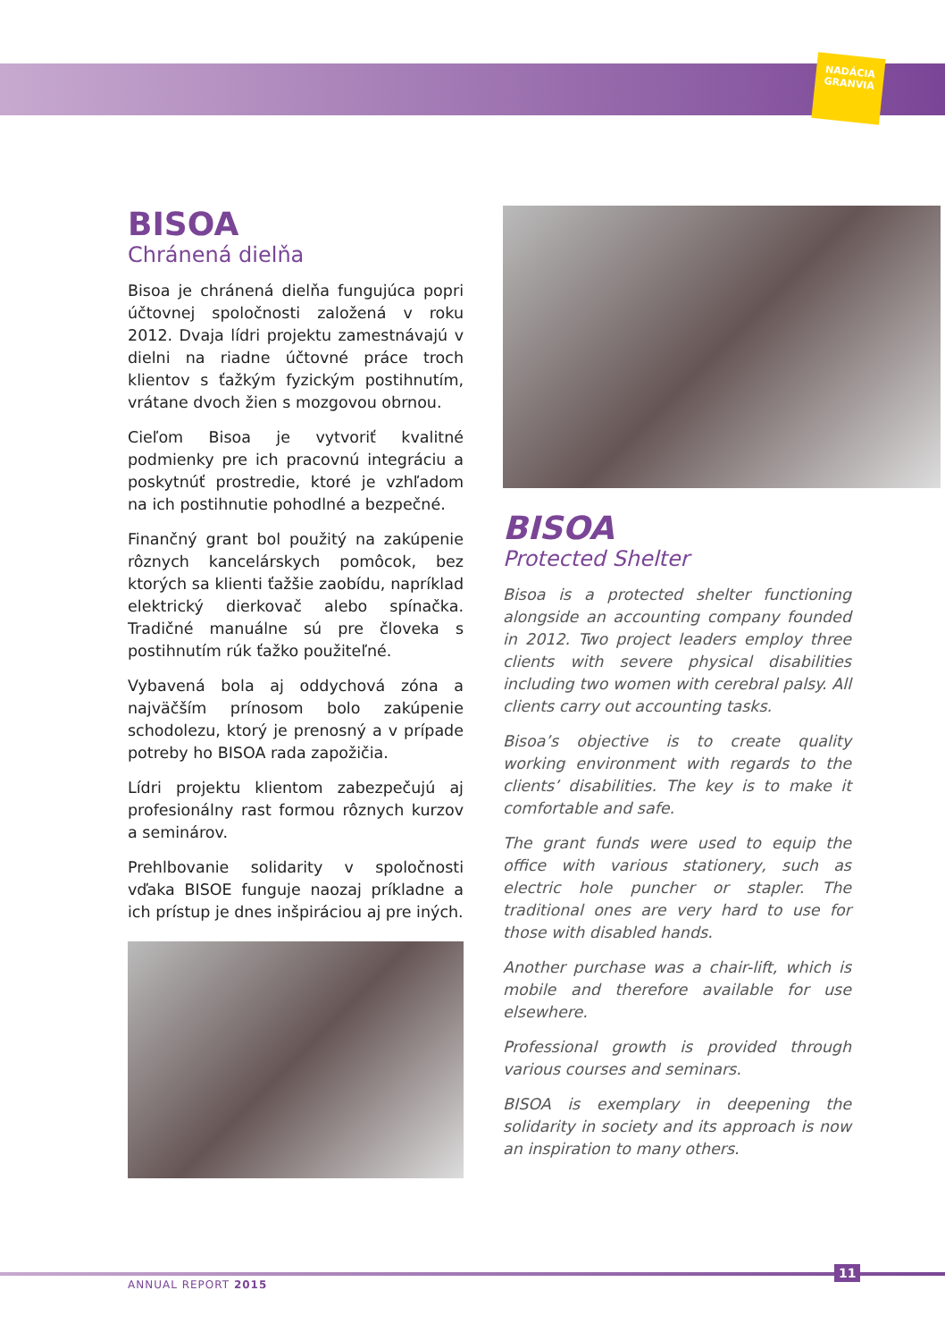NADÁCIA
GRANVIA
BISOA
Chránená dielňa
Bisoa je chránená dielňa fungujúca popri účtovnej spoločnosti založená v roku 2012. Dvaja lídri projektu zamestnávajú v dielni na riadne účtovné práce troch klientov s ťažkým fyzickým postihnutím, vrátane dvoch žien s mozgovou obrnou.
Cieľom Bisoa je vytvoriť kvalitné podmienky pre ich pracovnú integráciu a poskytnúť prostredie, ktoré je vzhľadom na ich postihnutie pohodlné a bezpečné.
Finančný grant bol použitý na zakúpenie rôznych kancelárskych pomôcok, bez ktorých sa klienti ťažšie zaobídu, napríklad elektrický dierkovač alebo spínačka. Tradičné manuálne sú pre človeka s postihnutím rúk ťažko použiteľné.
Vybavená bola aj oddychová zóna a najväčším prínosom bolo zakúpenie schodolezu, ktorý je prenosný a v prípade potreby ho BISOA rada zapožičia.
Lídri projektu klientom zabezpečujú aj profesionálny rast formou rôznych kurzov a seminárov.
Prehlbovanie solidarity v spoločnosti vďaka BISOE funguje naozaj príkladne a ich prístup je dnes inšpiráciou aj pre iných.
BISOA
Protected Shelter
Bisoa is a protected shelter functioning alongside an accounting company founded in 2012. Two project leaders employ three clients with severe physical disabilities including two women with cerebral palsy. All clients carry out accounting tasks.
Bisoa’s objective is to create quality working environment with regards to the clients’ disabilities. The key is to make it comfortable and safe.
The grant funds were used to equip the office with various stationery, such as electric hole puncher or stapler. The traditional ones are very hard to use for those with disabled hands.
Another purchase was a chair-lift, which is mobile and therefore available for use elsewhere.
Professional growth is provided through various courses and seminars.
BISOA is exemplary in deepening the solidarity in society and its approach is now an inspiration to many others.
11
ANNUAL REPORT 2015